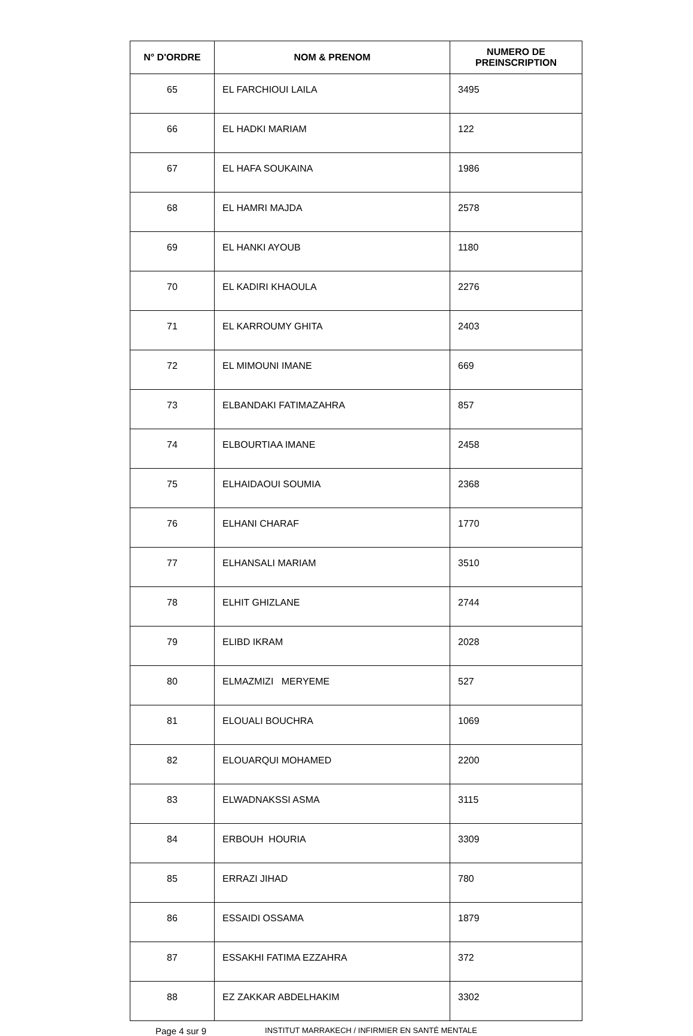| N° D'ORDRE | NOM & PRENOM | NUMERO DE PREINSCRIPTION |
| --- | --- | --- |
| 65 | EL FARCHIOUI LAILA | 3495 |
| 66 | EL HADKI MARIAM | 122 |
| 67 | EL HAFA SOUKAINA | 1986 |
| 68 | EL HAMRI MAJDA | 2578 |
| 69 | EL HANKI AYOUB | 1180 |
| 70 | EL KADIRI KHAOULA | 2276 |
| 71 | EL KARROUMY GHITA | 2403 |
| 72 | EL MIMOUNI IMANE | 669 |
| 73 | ELBANDAKI FATIMAZAHRA | 857 |
| 74 | ELBOURTIAA IMANE | 2458 |
| 75 | ELHAIDAOUI SOUMIA | 2368 |
| 76 | ELHANI CHARAF | 1770 |
| 77 | ELHANSALI MARIAM | 3510 |
| 78 | ELHIT GHIZLANE | 2744 |
| 79 | ELIBD IKRAM | 2028 |
| 80 | ELMAZMIZI MERYEME | 527 |
| 81 | ELOUALI BOUCHRA | 1069 |
| 82 | ELOUARQUI MOHAMED | 2200 |
| 83 | ELWADNAKSSI ASMA | 3115 |
| 84 | ERBOUH HOURIA | 3309 |
| 85 | ERRAZI JIHAD | 780 |
| 86 | ESSAIDI OSSAMA | 1879 |
| 87 | ESSAKHI FATIMA EZZAHRA | 372 |
| 88 | EZ ZAKKAR ABDELHAKIM | 3302 |
Page 4 sur 9 INSTITUT MARRAKECH / INFIRMIER EN SANTÉ MENTALE